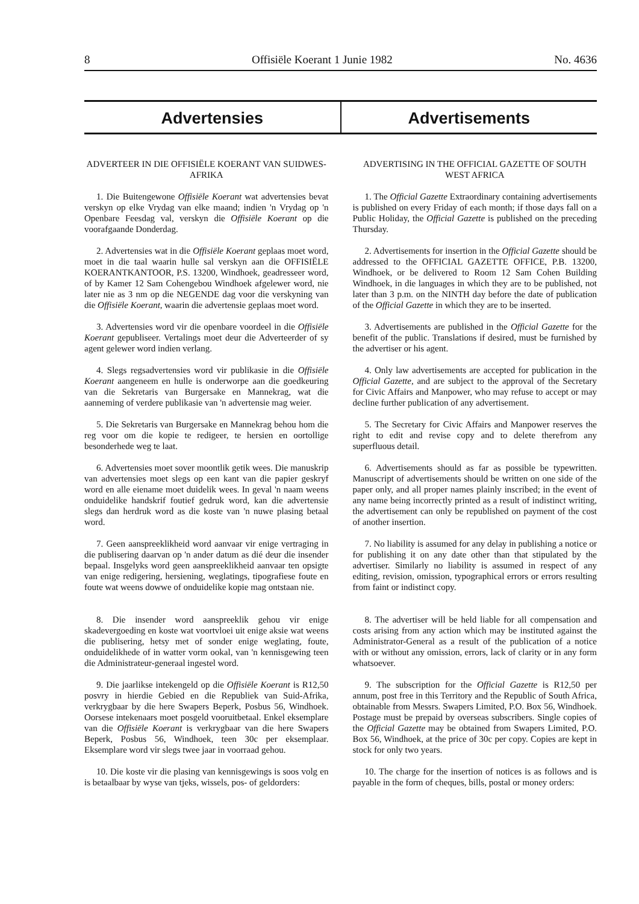8 Offisiële Koerant 1 Junie 1982 No. 4636
Advertensies Advertisements
ADVERTEER IN DIE OFFISIËLE KOERANT VAN SUIDWES-AFRIKA
1. Die Buitengewone Offisiële Koerant wat advertensies bevat verskyn op elke Vrydag van elke maand; indien 'n Vrydag op 'n Openbare Feesdag val, verskyn die Offisiële Koerant op die voorafgaande Donderdag.
2. Advertensies wat in die Offisiële Koerant geplaas moet word, moet in die taal waarin hulle sal verskyn aan die OFFISIËLE KOERANTKANTOOR, P.S. 13200, Windhoek, geadresseer word, of by Kamer 12 Sam Cohengebou Windhoek afgelewer word, nie later nie as 3 nm op die NEGENDE dag voor die verskyning van die Offisiële Koerant, waarin die advertensie geplaas moet word.
3. Advertensies word vir die openbare voordeel in die Offisiële Koerant gepubliseer. Vertalings moet deur die Adverteerder of sy agent gelewer word indien verlang.
4. Slegs regsadvertensies word vir publikasie in die Offisiële Koerant aangeneem en hulle is onderworpe aan die goedkeuring van die Sekretaris van Burgersake en Mannekrag, wat die aanneming of verdere publikasie van 'n advertensie mag weier.
5. Die Sekretaris van Burgersake en Mannekrag behou hom die reg voor om die kopie te redigeer, te hersien en oortollige besonderhede weg te laat.
6. Advertensies moet sover moontlik getik wees. Die manuskrip van advertensies moet slegs op een kant van die papier geskryf word en alle eiename moet duidelik wees. In geval 'n naam weens onduidelike handskrif foutief gedruk word, kan die advertensie slegs dan herdruk word as die koste van 'n nuwe plasing betaal word.
7. Geen aanspreeklikheid word aanvaar vir enige vertraging in die publisering daarvan op 'n ander datum as dié deur die insender bepaal. Insgelyks word geen aanspreeklikheid aanvaar ten opsigte van enige redigering, hersiening, weglatings, tipografiese foute en foute wat weens dowwe of onduidelike kopie mag ontstaan nie.
8. Die insender word aanspreeklik gehou vir enige skadevergoeding en koste wat voortvloei uit enige aksie wat weens die publisering, hetsy met of sonder enige weglating, foute, onduidelikhede of in watter vorm ookal, van 'n kennisgewing teen die Administrateur-generaal ingestel word.
9. Die jaarlikse intekengeld op die Offisiële Koerant is R12,50 posvry in hierdie Gebied en die Republiek van Suid-Afrika, verkrygbaar by die here Swapers Beperk, Posbus 56, Windhoek. Oorsese intekenaars moet posgeld vooruitbetaal. Enkel eksemplare van die Offisiële Koerant is verkrygbaar van die here Swapers Beperk, Posbus 56, Windhoek, teen 30c per eksemplaar. Eksemplare word vir slegs twee jaar in voorraad gehou.
10. Die koste vir die plasing van kennisgewings is soos volg en is betaalbaar by wyse van tjeks, wissels, pos- of geldorders:
ADVERTISING IN THE OFFICIAL GAZETTE OF SOUTH WEST AFRICA
1. The Official Gazette Extraordinary containing advertisements is published on every Friday of each month; if those days fall on a Public Holiday, the Official Gazette is published on the preceding Thursday.
2. Advertisements for insertion in the Official Gazette should be addressed to the OFFICIAL GAZETTE OFFICE, P.B. 13200, Windhoek, or be delivered to Room 12 Sam Cohen Building Windhoek, in die languages in which they are to be published, not later than 3 p.m. on the NINTH day before the date of publication of the Official Gazette in which they are to be inserted.
3. Advertisements are published in the Official Gazette for the benefit of the public. Translations if desired, must be furnished by the advertiser or his agent.
4. Only law advertisements are accepted for publication in the Official Gazette, and are subject to the approval of the Secretary for Civic Affairs and Manpower, who may refuse to accept or may decline further publication of any advertisement.
5. The Secretary for Civic Affairs and Manpower reserves the right to edit and revise copy and to delete therefrom any superfluous detail.
6. Advertisements should as far as possible be typewritten. Manuscript of advertisements should be written on one side of the paper only, and all proper names plainly inscribed; in the event of any name being incorrectly printed as a result of indistinct writing, the advertisement can only be republished on payment of the cost of another insertion.
7. No liability is assumed for any delay in publishing a notice or for publishing it on any date other than that stipulated by the advertiser. Similarly no liability is assumed in respect of any editing, revision, omission, typographical errors or errors resulting from faint or indistinct copy.
8. The advertiser will be held liable for all compensation and costs arising from any action which may be instituted against the Administrator-General as a result of the publication of a notice with or without any omission, errors, lack of clarity or in any form whatsoever.
9. The subscription for the Official Gazette is R12,50 per annum, post free in this Territory and the Republic of South Africa, obtainable from Messrs. Swapers Limited, P.O. Box 56, Windhoek. Postage must be prepaid by overseas subscribers. Single copies of the Official Gazette may be obtained from Swapers Limited, P.O. Box 56, Windhoek, at the price of 30c per copy. Copies are kept in stock for only two years.
10. The charge for the insertion of notices is as follows and is payable in the form of cheques, bills, postal or money orders: